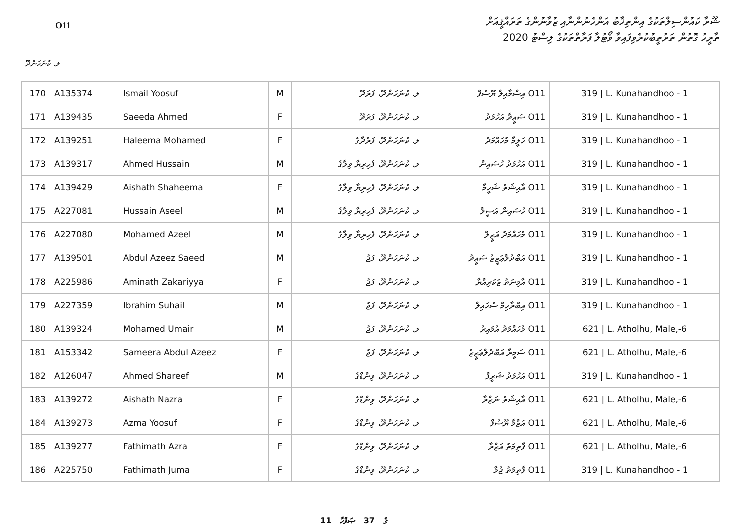O11
ޝޫރާ ކައުންސިލްތަކުގެ އިންތިޚާބު އަންހެނުންނާއި ޒުވާނުންގެ ތަރައްޤީއަށް
ތާރީހު ގޮތުން ތަރުތީބުކުރެވިފައިވާ ވޯޓުލާ ފަރާތްތަކުގެ ލިސްޓު 2020
ލ. ކުނަހަންދޫ
| 170 | A135374 | Ismail Yoosuf | M | ލ. ކުނަހަންދޫ، ފަރަދޫ | O11 އިސްމާއިލް ޔޫސުފް | 319 / L. Kunahandhoo - 1 |
| 171 | A139435 | Saeeda Ahmed | F | ލ. ކުނަހަންދޫ، ފަރަދޫ | O11 ސަޢީދާ އަހުމަދު | 319 / L. Kunahandhoo - 1 |
| 172 | A139251 | Haleema Mohamed | F | ލ. ކުނަހަންދޫ، ފަރުދާގެ | O11 ހަލީމާ މުހައްމަދު | 319 / L. Kunahandhoo - 1 |
| 173 | A139317 | Ahmed Hussain | M | ލ. ކުނަހަންދޫ، ފެހިރިޔާ ވިލާގެ | O11 އަހުމަދު ހުސައިން | 319 / L. Kunahandhoo - 1 |
| 174 | A139429 | Aishath Shaheema | F | ލ. ކުނަހަންދޫ، ފެހިރިޔާ ވިލާގެ | O11 އާއިޝަތު ޝަހީމާ | 319 / L. Kunahandhoo - 1 |
| 175 | A227081 | Hussain Aseel | M | ލ. ކުނަހަންދޫ، ފެހިރިޔާ ވިލާގެ | O11 ހުސައިން އަސީލް | 319 / L. Kunahandhoo - 1 |
| 176 | A227080 | Mohamed Azeel | M | ލ. ކުނަހަންދޫ، ފެހިރިޔާ ވިލާގެ | O11 މުހައްމަދު އަޒީލް | 319 / L. Kunahandhoo - 1 |
| 177 | A139501 | Abdul Azeez Saeed | M | ލ. ކުނަހަންދޫ، ފަޖު | O11 އަބްދުލްޢަޒީޒު ސަޢީދު | 319 / L. Kunahandhoo - 1 |
| 178 | A225986 | Aminath Zakariyya | F | ލ. ކުނަހަންދޫ، ފަޖު | O11 އާމިނަތު ޒަކަރިއްޔާ | 319 / L. Kunahandhoo - 1 |
| 179 | A227359 | Ibrahim Suhail | M | ލ. ކުނަހަންދޫ، ފަޖު | O11 އިބްރާހިމް ސުހައިލް | 319 / L. Kunahandhoo - 1 |
| 180 | A139324 | Mohamed Umair | M | ލ. ކުނަހަންދޫ، ފަޖު | O11 މުހައްމަދު އުމައިރު | 621 / L. Atholhu, Male,-6 |
| 181 | A153342 | Sameera Abdul Azeez | F | ލ. ކުނަހަންދޫ، ފަޖު | O11 ސަމީރާ އަބްދުލްޢަޒީޒު | 621 / L. Atholhu, Male,-6 |
| 182 | A126047 | Ahmed Shareef | M | ލ. ކުނަހަންދޫ، ވިންޑްގެ | O11 އަހުމަދު ޝަރީފް | 319 / L. Kunahandhoo - 1 |
| 183 | A139272 | Aishath Nazra | F | ލ. ކުނަހަންދޫ، ވިންޑްގެ | O11 އާއިޝަތު ނަޒްރާ | 621 / L. Atholhu, Male,-6 |
| 184 | A139273 | Azma Yoosuf | F | ލ. ކުނަހަންދޫ، ވިންޑްގެ | O11 އަޒްމާ ޔޫސުފް | 621 / L. Atholhu, Male,-6 |
| 185 | A139277 | Fathimath Azra | F | ލ. ކުނަހަންދޫ، ވިންޑްގެ | O11 ފާތިމަތު އަޒްރާ | 621 / L. Atholhu, Male,-6 |
| 186 | A225750 | Fathimath Juma | F | ލ. ކުނަހަންދޫ، ވިންޑްގެ | O11 ފާތިމަތު ޖުމާ | 319 / L. Kunahandhoo - 1 |
11 ގެ 37 ޞަފްހާ